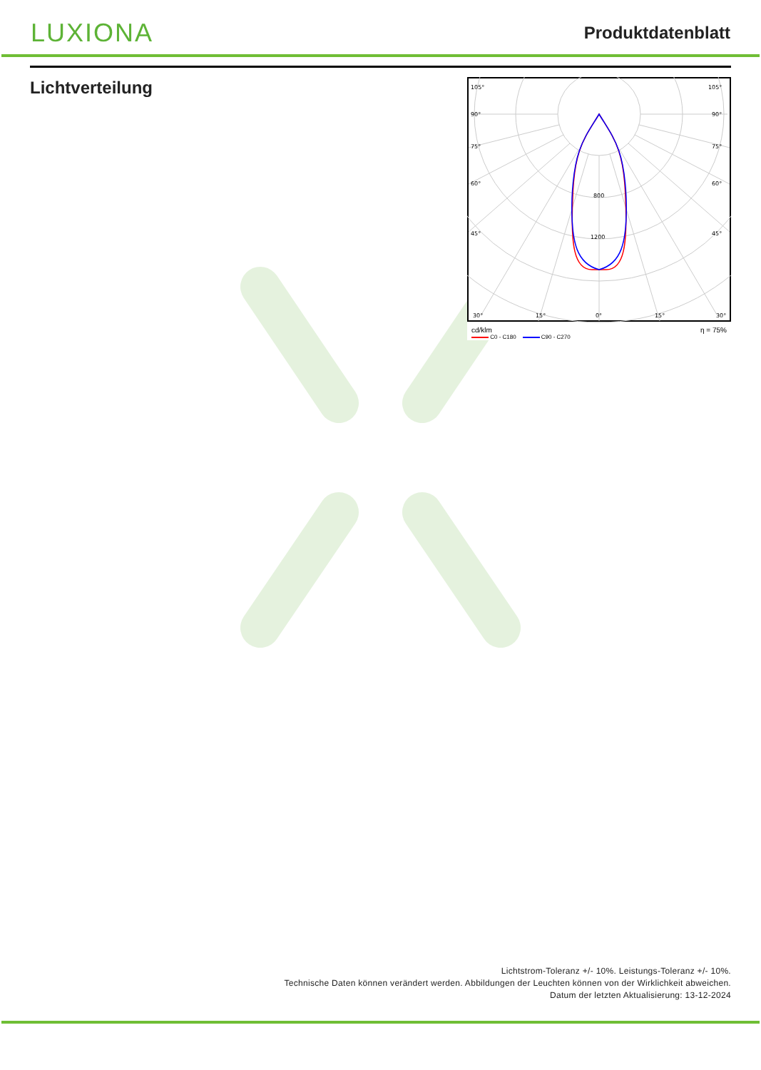LUXIONA
Produktdatenblatt
Lichtverteilung
105°
105°
90°
90°
75°
75°
60°
60°
45°
45°
30°
15°
0°
15°
30°
800
1200
cd/klm η = 75%
C0 - C180 C90 - C270
Lichtstrom-Toleranz +/- 10%. Leistungs-Toleranz +/- 10%.
Technische Daten können verändert werden. Abbildungen der Leuchten können von der Wirklichkeit abweichen.
Datum der letzten Aktualisierung: 13-12-2024